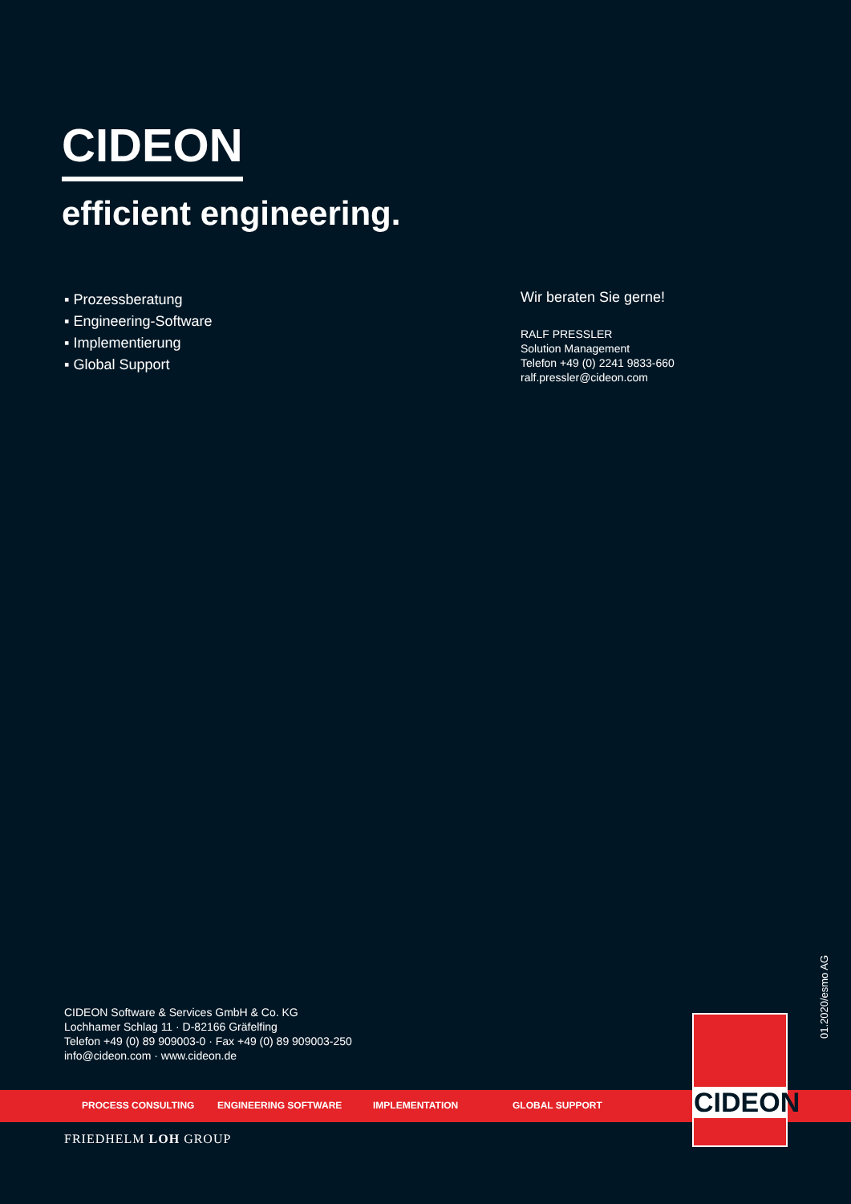CIDEON
efficient engineering.
▪ Prozessberatung
▪ Engineering-Software
▪ Implementierung
▪ Global Support
Wir beraten Sie gerne!
RALF PRESSLER
Solution Management
Telefon +49 (0) 2241 9833-660
ralf.pressler@cideon.com
01.2020/esmo AG
CIDEON Software & Services GmbH & Co. KG
Lochhamer Schlag 11 · D-82166 Gräfelfing
Telefon +49 (0) 89 909003-0 · Fax +49 (0) 89 909003-250
info@cideon.com · www.cideon.de
PROCESS CONSULTING ENGINEERING SOFTWARE IMPLEMENTATION GLOBAL SUPPORT
CIDEON
FRIEDHELM LOH GROUP